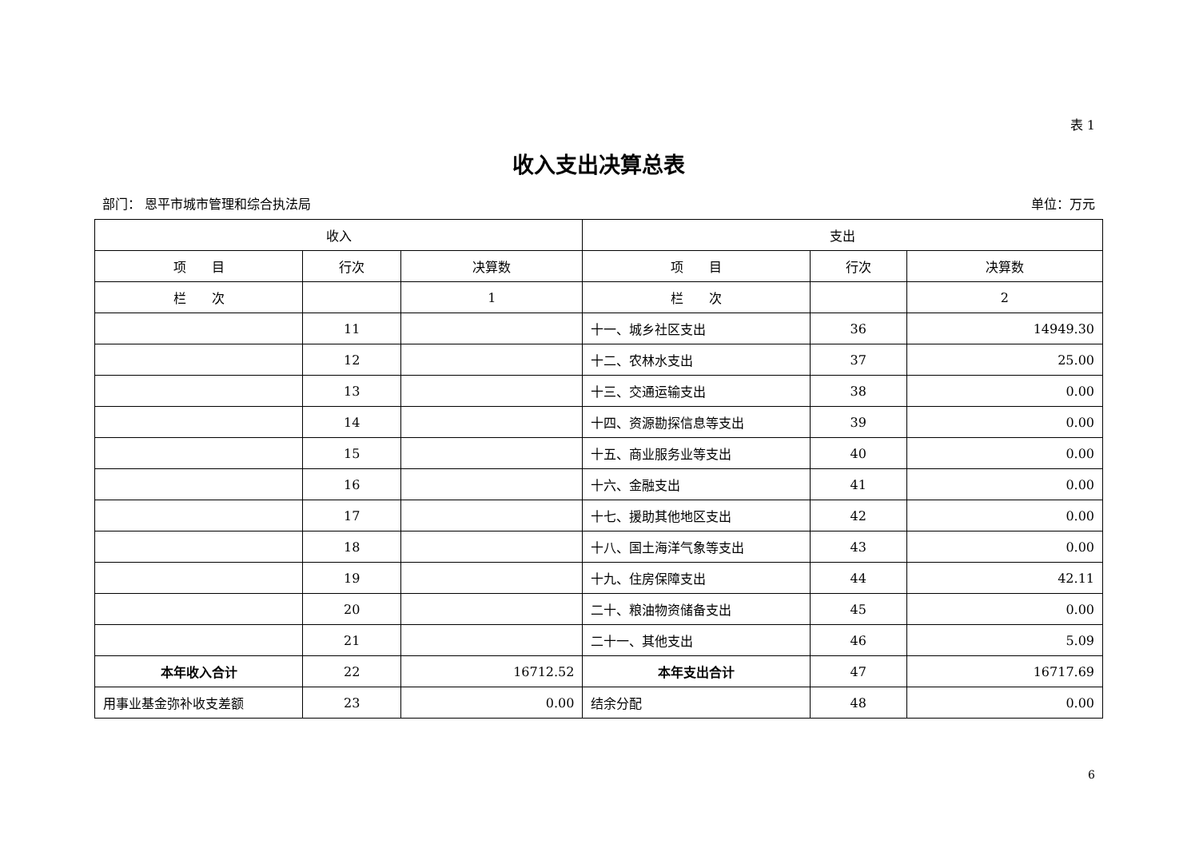表 1
收入支出决算总表
部门： 恩平市城市管理和综合执法局 单位：万元
| 收入 | | | 支出 | | |
| --- | --- | --- | --- | --- | --- |
| 项 目 | 行次 | 决算数 | 项 目 | 行次 | 决算数 |
| 栏 次 | | 1 | 栏 次 | | 2 |
| | 11 | | 十一、城乡社区支出 | 36 | 14949.30 |
| | 12 | | 十二、农林水支出 | 37 | 25.00 |
| | 13 | | 十三、交通运输支出 | 38 | 0.00 |
| | 14 | | 十四、资源勘探信息等支出 | 39 | 0.00 |
| | 15 | | 十五、商业服务业等支出 | 40 | 0.00 |
| | 16 | | 十六、金融支出 | 41 | 0.00 |
| | 17 | | 十七、援助其他地区支出 | 42 | 0.00 |
| | 18 | | 十八、国土海洋气象等支出 | 43 | 0.00 |
| | 19 | | 十九、住房保障支出 | 44 | 42.11 |
| | 20 | | 二十、粮油物资储备支出 | 45 | 0.00 |
| | 21 | | 二十一、其他支出 | 46 | 5.09 |
| 本年收入合计 | 22 | 16712.52 | 本年支出合计 | 47 | 16717.69 |
| 用事业基金弥补收支差额 | 23 | 0.00 | 结余分配 | 48 | 0.00 |
6